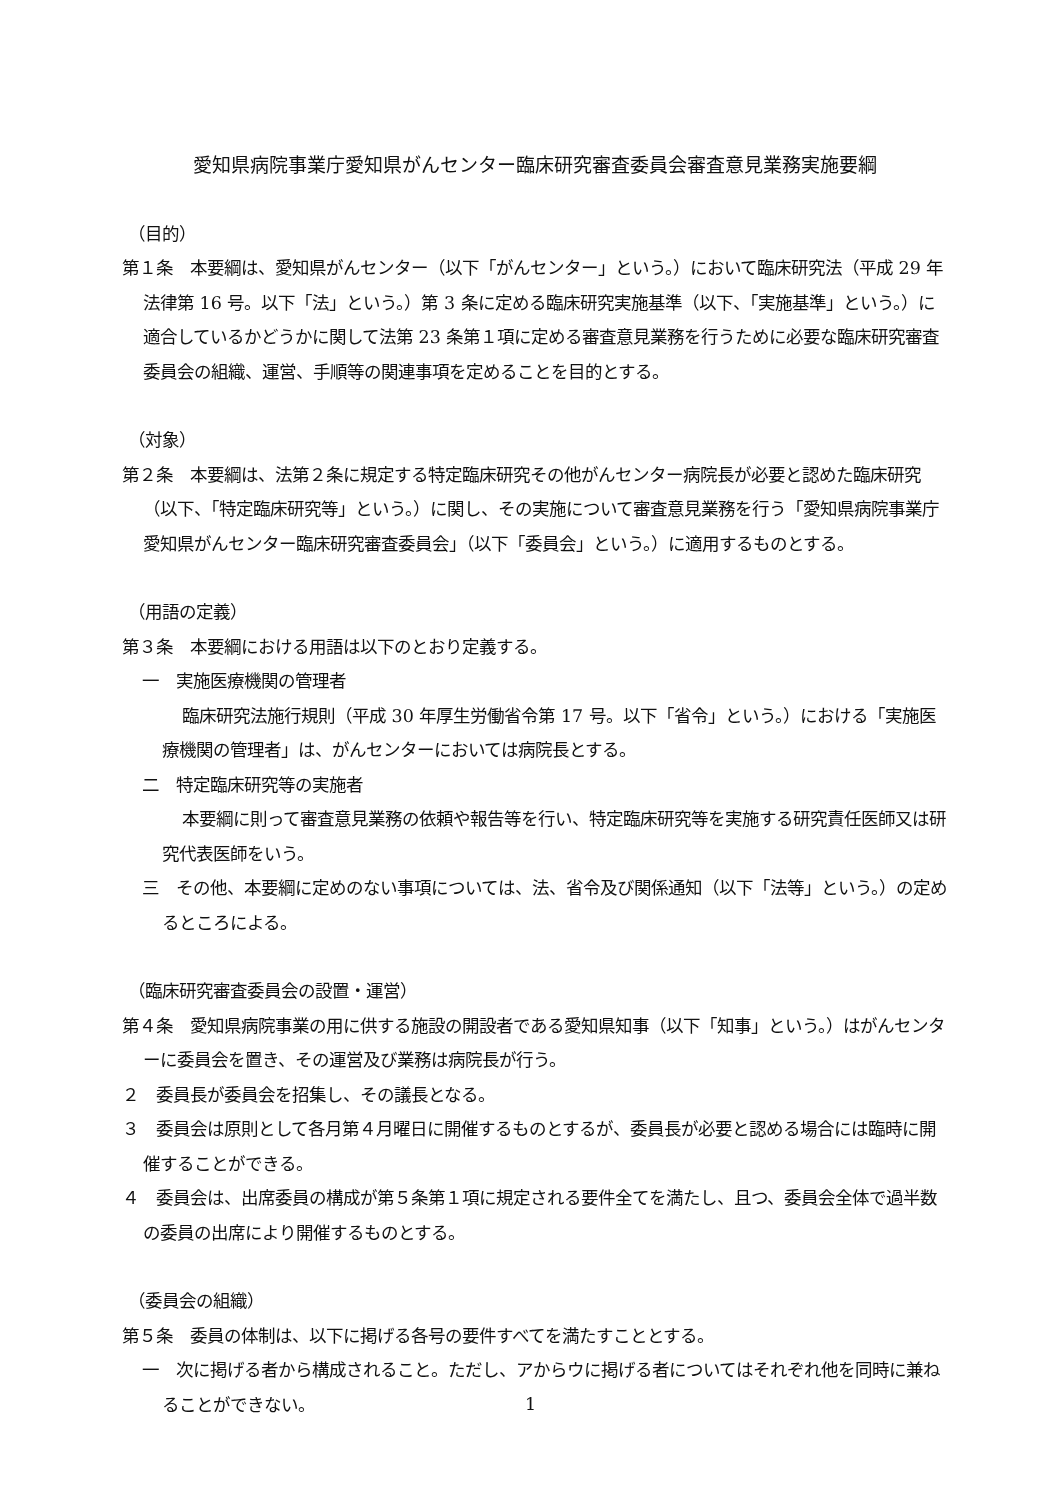愛知県病院事業庁愛知県がんセンター臨床研究審査委員会審査意見業務実施要綱
（目的）
第１条　本要綱は、愛知県がんセンター（以下「がんセンター」という。）において臨床研究法（平成 29 年法律第 16 号。以下「法」という。）第 3 条に定める臨床研究実施基準（以下、「実施基準」という。）に適合しているかどうかに関して法第 23 条第１項に定める審査意見業務を行うために必要な臨床研究審査委員会の組織、運営、手順等の関連事項を定めることを目的とする。
（対象）
第２条　本要綱は、法第２条に規定する特定臨床研究その他がんセンター病院長が必要と認めた臨床研究（以下、「特定臨床研究等」という。）に関し、その実施について審査意見業務を行う「愛知県病院事業庁愛知県がんセンター臨床研究審査委員会」（以下「委員会」という。）に適用するものとする。
（用語の定義）
第３条　本要綱における用語は以下のとおり定義する。
一　実施医療機関の管理者
臨床研究法施行規則（平成 30 年厚生労働省令第 17 号。以下「省令」という。）における「実施医療機関の管理者」は、がんセンターにおいては病院長とする。
二　特定臨床研究等の実施者
本要綱に則って審査意見業務の依頼や報告等を行い、特定臨床研究等を実施する研究責任医師又は研究代表医師をいう。
三　その他、本要綱に定めのない事項については、法、省令及び関係通知（以下「法等」という。）の定めるところによる。
（臨床研究審査委員会の設置・運営）
第４条　愛知県病院事業の用に供する施設の開設者である愛知県知事（以下「知事」という。）はがんセンターに委員会を置き、その運営及び業務は病院長が行う。
２　委員長が委員会を招集し、その議長となる。
３　委員会は原則として各月第４月曜日に開催するものとするが、委員長が必要と認める場合には臨時に開催することができる。
４　委員会は、出席委員の構成が第５条第１項に規定される要件全てを満たし、且つ、委員会全体で過半数の委員の出席により開催するものとする。
（委員会の組織）
第５条　委員の体制は、以下に掲げる各号の要件すべてを満たすこととする。
一　次に掲げる者から構成されること。ただし、アからウに掲げる者についてはそれぞれ他を同時に兼ねることができない。
1